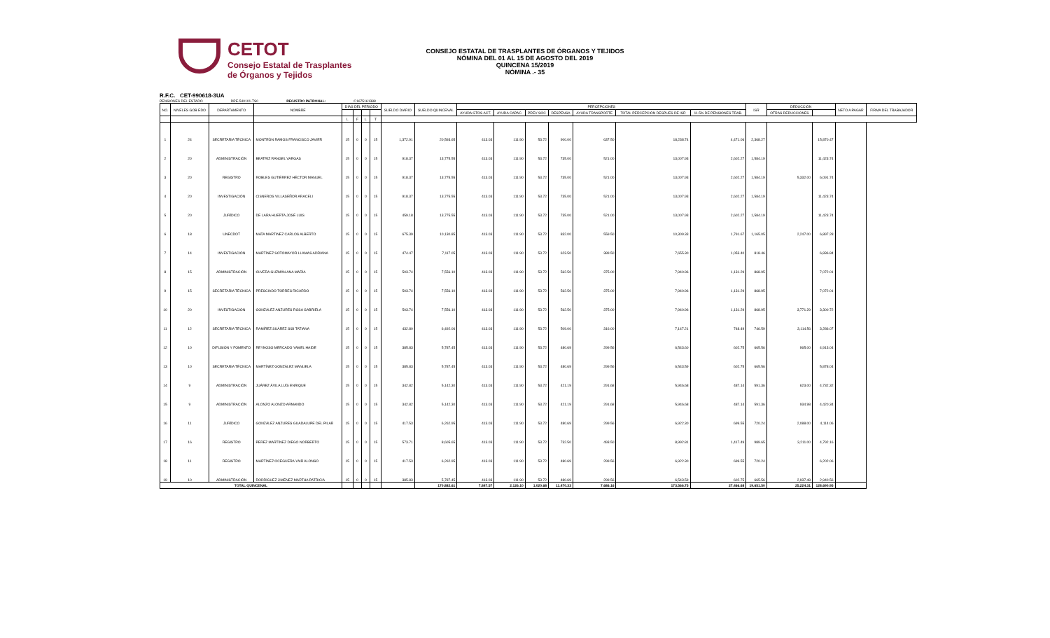CETOT
Consejo Estatal de Trasplantes
de Órganos y Tejidos
CONSEJO ESTATAL DE TRASPLANTES DE ÓRGANOS Y TEJIDOS
NÓMINA DEL 01 AL 15 DE AGOSTO DEL 2019
QUINCENA 15/2019
NÓMINA .- 35
R.F.C. CET-990618-3UA
PENSIONES DEL ESTADO DPE-540101-TS0 REGISTRO PATRONAL: C1675161388
| NO. | NIVELES GOB EDO | DEPARTAMENTO | NOMBRE | DÍAS DEL PERIODO | | | | SUELDO DIARIO | SUELDO QUINCENAL | PERCEPCIONES | | | | | | | ISR | DEDUCCIÓN | | NETO A PAGAR | FIRMA DEL TRABAJADOR |
| --- | --- | --- | --- | --- | --- | --- | --- | --- | --- | --- | --- | --- | --- | --- | --- | --- | --- | --- | --- | --- | --- |
| | | | | | | | | | | AYUDA GTOS ACT. | AYUDA CAPAC. | PREV SOC | DESPENSA | AYUDA TRANSPORTE | TOTAL PERCEPCIÓN DESPUES DE ISR | 11.5% DE PENSIONES TRAB. | | OTRAS DEDUCCIONES | | | |
| | | | | L | F | L | T | | | | | | | | | | | | | | |
| 1 | 24 | SECRETARIA TÉCNICA | MONTEÓN RAMOS FRANCISCO JAVIER | 15 | 0 | 0 | 15 | 1,372.91 | 20,593.65 | 413.03 | 111.90 | 53.72 | 900.00 | 637.50 | 18,238.74 | 4,471.06 | 2,368.27 | | 15,870.47 | | |
| 2 | 20 | ADMINISTRACIÓN | BEATRIZ RANGEL VARGAS | 15 | 0 | 0 | 15 | 918.37 | 13,775.55 | 413.03 | 111.90 | 53.72 | 735.00 | 521.00 | 13,007.93 | 2,602.27 | 1,584.19 | | 11,423.74 | | |
| 3 | 20 | REGISTRO | ROBLES GUTIÉRREZ HÉCTOR MANUEL | 15 | 0 | 0 | 15 | 918.37 | 13,775.55 | 413.03 | 111.90 | 53.72 | 735.00 | 521.00 | 13,007.93 | 2,602.27 | 1,584.19 | 5,332.00 | 6,091.74 | | |
| 4 | 20 | INVESTIGACIÓN | CISNEROS VILLASEÑOR ARACELI | 15 | 0 | 0 | 15 | 918.37 | 13,775.55 | 413.03 | 111.90 | 53.72 | 735.00 | 521.00 | 13,007.93 | 2,602.27 | 1,584.19 | | 11,423.74 | | |
| 5 | 20 | JURÍDICO | DE LARA HUERTA JOSÉ LUIS | 15 | 0 | 0 | 15 | 459.18 | 13,775.55 | 413.03 | 111.90 | 53.72 | 735.00 | 521.00 | 13,007.93 | 2,602.27 | 1,584.19 | | 11,423.74 | | |
| 6 | 18 | UNECDOT | MATA MARTINEZ CARLOS ALBERTO | 15 | 0 | 0 | 15 | 675.39 | 10,130.85 | 413.03 | 111.90 | 53.72 | 832.00 | 559.50 | 10,309.33 | 1,791.67 | 1,165.05 | 2,247.00 | 6,897.28 | | |
| 7 | 14 | INVESTIGACIÓN | MARTÍNEZ SOTOMAYOR LLAMAS ADRIANA | 15 | 0 | 0 | 15 | 474.47 | 7,117.05 | 413.03 | 111.90 | 53.72 | 623.50 | 389.50 | 7,655.30 | 1,053.40 | 818.46 | | 6,836.84 | | |
| 8 | 15 | ADMINISTRACIÓN | OLVERA GUZMÁN ANA MARÍA | 15 | 0 | 0 | 15 | 503.74 | 7,556.10 | 413.03 | 111.90 | 53.72 | 562.50 | 375.00 | 7,940.96 | 1,131.29 | 868.95 | | 7,072.01 | | |
| 9 | 15 | SECRETARIA TÉCNICA | PRESCIADO TORRES RICARDO | 15 | 0 | 0 | 15 | 503.74 | 7,556.10 | 413.03 | 111.90 | 53.72 | 562.50 | 375.00 | 7,940.96 | 1,131.29 | 868.95 | | 7,072.01 | | |
| 10 | 20 | INVESTIGACIÓN | GONZÁLEZ ANZURES ROSA GABRIELA | 15 | 0 | 0 | 15 | 503.74 | 7,556.10 | 413.03 | 111.90 | 53.72 | 562.50 | 375.00 | 7,940.96 | 1,131.29 | 868.95 | 3,771.29 | 3,300.72 | | |
| 11 | 12 | SECRETARIA TÉCNICA | RAMÍREZ SUÁREZ SISI TATIANA | 15 | 0 | 0 | 15 | 432.80 | 6,492.06 | 413.03 | 111.90 | 53.72 | 509.00 | 316.00 | 7,147.21 | 748.49 | 746.59 | 3,114.56 | 3,286.07 | | |
| 12 | 10 | DIFUSIÓN Y FOMENTO | REYNOSO MERCADO YAMEL HAIDE | 15 | 0 | 0 | 15 | 385.83 | 5,787.45 | 413.03 | 111.90 | 53.72 | 480.69 | 299.56 | 6,543.60 | 602.75 | 665.56 | 965.00 | 4,913.04 | | |
| 13 | 10 | SECRETARIA TÉCNICA | MARTÍNEZ GONZÁLEZ MANUELA | 15 | 0 | 0 | 15 | 385.83 | 5,787.45 | 413.03 | 111.90 | 53.72 | 480.69 | 299.56 | 6,543.59 | 602.75 | 665.56 | | 5,878.04 | | |
| 14 | 9 | ADMINISTRACIÓN | JUÁREZ ÁVILA LUÍS ENRIQUE | 15 | 0 | 0 | 15 | 342.82 | 5,142.30 | 413.03 | 111.90 | 53.72 | 421.19 | 291.68 | 5,946.68 | 487.14 | 591.36 | 623.00 | 4,732.32 | | |
| 15 | 9 | ADMINISTRACIÓN | ALONZO ALONZO ARMANDO | 15 | 0 | 0 | 15 | 342.82 | 5,142.30 | 413.03 | 111.90 | 53.72 | 421.19 | 291.68 | 5,946.68 | 487.14 | 591.36 | 934.98 | 4,420.34 | | |
| 16 | 11 | JURÍDICO | GONZÁLEZ ANZURES GUADALUPE DEL PILAR | 15 | 0 | 0 | 15 | 417.53 | 6,262.95 | 413.03 | 111.90 | 53.72 | 480.69 | 299.56 | 6,922.30 | 699.55 | 720.24 | 2,088.00 | 4,114.06 | | |
| 17 | 16 | REGISTRO | PEREZ MARTÍNEZ DIEGO NORBERTO | 15 | 0 | 0 | 15 | 573.71 | 8,605.65 | 413.03 | 111.90 | 53.72 | 732.50 | 493.50 | 8,992.81 | 1,417.49 | 989.65 | 3,211.00 | 4,792.16 | | |
| 18 | 11 | REGISTRO | MARTÍNEZ OCEGUERA YAIR ALONSO | 15 | 0 | 0 | 15 | 417.53 | 6,262.95 | 413.03 | 111.90 | 53.72 | 480.69 | 299.56 | 6,922.30 | 699.55 | 720.24 | | 6,202.06 | | |
| 19 | 10 | ADMINISTRACIÓN | RODRÍGUEZ JIMÉNEZ MARTHA PATRICIA | 15 | 0 | 0 | 15 | 385.83 | 5,787.45 | 413.03 | 111.90 | 53.72 | 480.69 | 299.56 | 6,543.59 | 602.75 | 665.56 | 2,937.48 | 2,940.56 | | |
| TOTAL QUINCENAL | | | | | | | | | 170,882.61 | 7,847.57 | 2,126.10 | 1,020.68 | 11,470.33 | 7,686.16 | 173,566.75 | 27,466.68 | 19,651.50 | 25,224.31 | 128,690.95 | | |